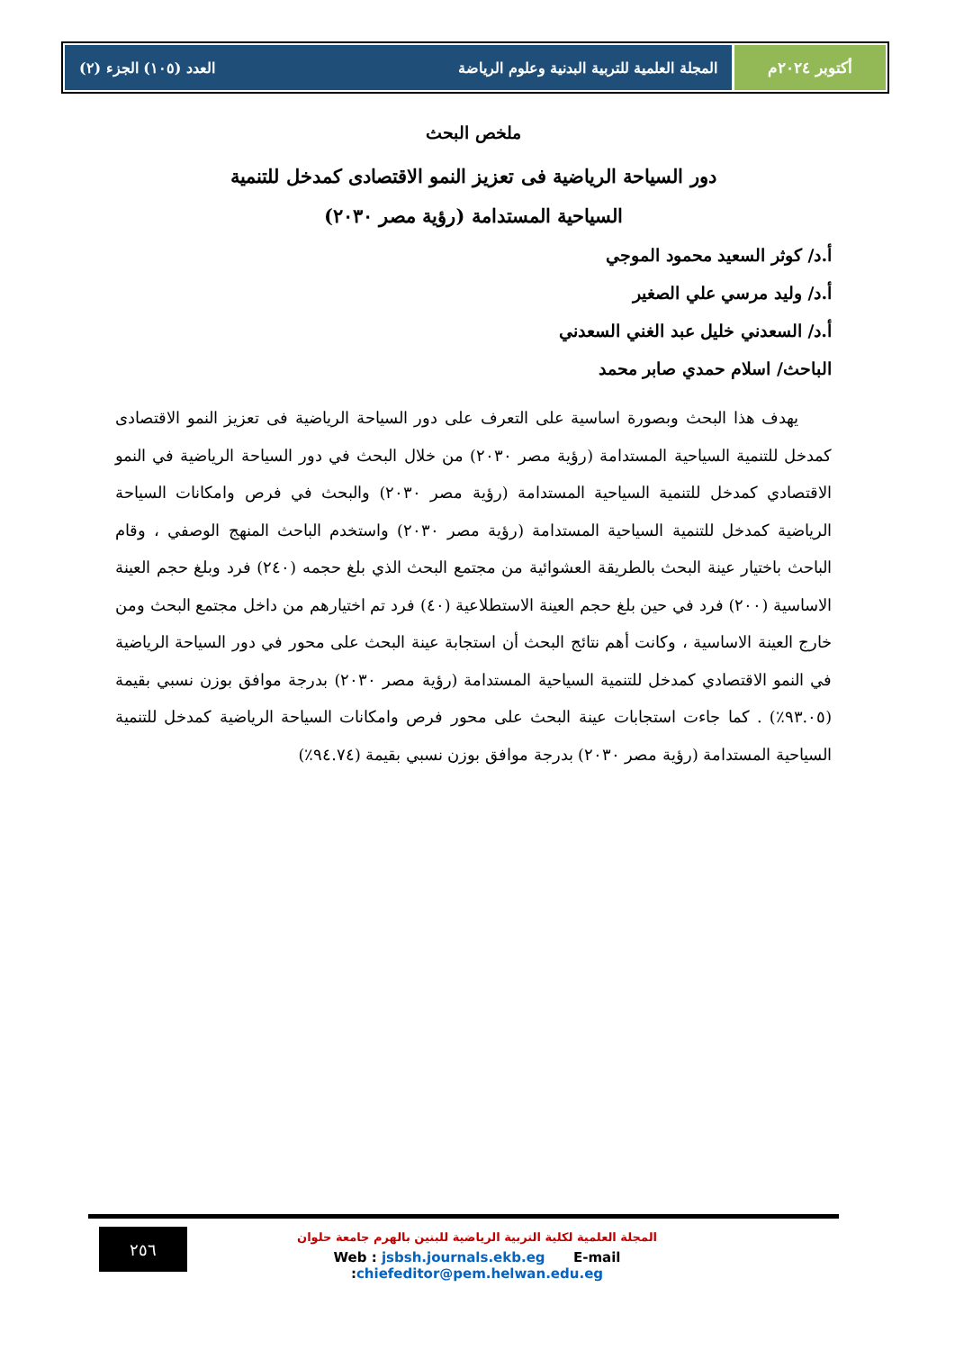أكتوبر ٢٠٢٤م المجلة العلمية للتربية البدنية وعلوم الرياضة العدد (١٠٥) الجزء (٢)
ملخص البحث
دور السياحة الرياضية فى تعزيز النمو الاقتصادى كمدخل للتنمية
السياحية المستدامة (رؤية مصر ٢٠٣٠)
أ.د/ كوثر السعيد محمود الموجي
أ.د/ وليد مرسي علي الصغير
أ.د/ السعدني خليل عبد الغني السعدني
الباحث/ اسلام حمدي صابر محمد
يهدف هذا البحث وبصورة اساسية على التعرف على دور السياحة الرياضية فى تعزيز النمو الاقتصادى كمدخل للتنمية السياحية المستدامة (رؤية مصر ٢٠٣٠) من خلال البحث في دور السياحة الرياضية في النمو الاقتصادي كمدخل للتنمية السياحية المستدامة (رؤية مصر ٢٠٣٠) والبحث في فرص وامكانات السياحة الرياضية كمدخل للتنمية السياحية المستدامة (رؤية مصر ٢٠٣٠) واستخدم الباحث المنهج الوصفي ، وقام الباحث باختيار عينة البحث بالطريقة العشوائية من مجتمع البحث الذي بلغ حجمه (٢٤٠) فرد وبلغ حجم العينة الاساسية (٢٠٠) فرد في حين بلغ حجم العينة الاستطلاعية (٤٠) فرد تم اختيارهم من داخل مجتمع البحث ومن خارج العينة الاساسية ، وكانت أهم نتائج البحث أن استجابة عينة البحث على محور في دور السياحة الرياضية في النمو الاقتصادي كمدخل للتنمية السياحية المستدامة (رؤية مصر ٢٠٣٠) بدرجة موافق بوزن نسبي بقيمة (٩٣.٠٥٪) . كما جاءت استجابات عينة البحث على محور فرص وامكانات السياحة الرياضية كمدخل للتنمية السياحية المستدامة (رؤية مصر ٢٠٣٠) بدرجة موافق بوزن نسبي بقيمة (٩٤.٧٤٪)
٢٥٦
المجلة العلمية لكلية التربية الرياضية للبنين بالهرم جامعة حلوان
Web : jsbsh.journals.ekb.eg E-mail :chiefeditor@pem.helwan.edu.eg